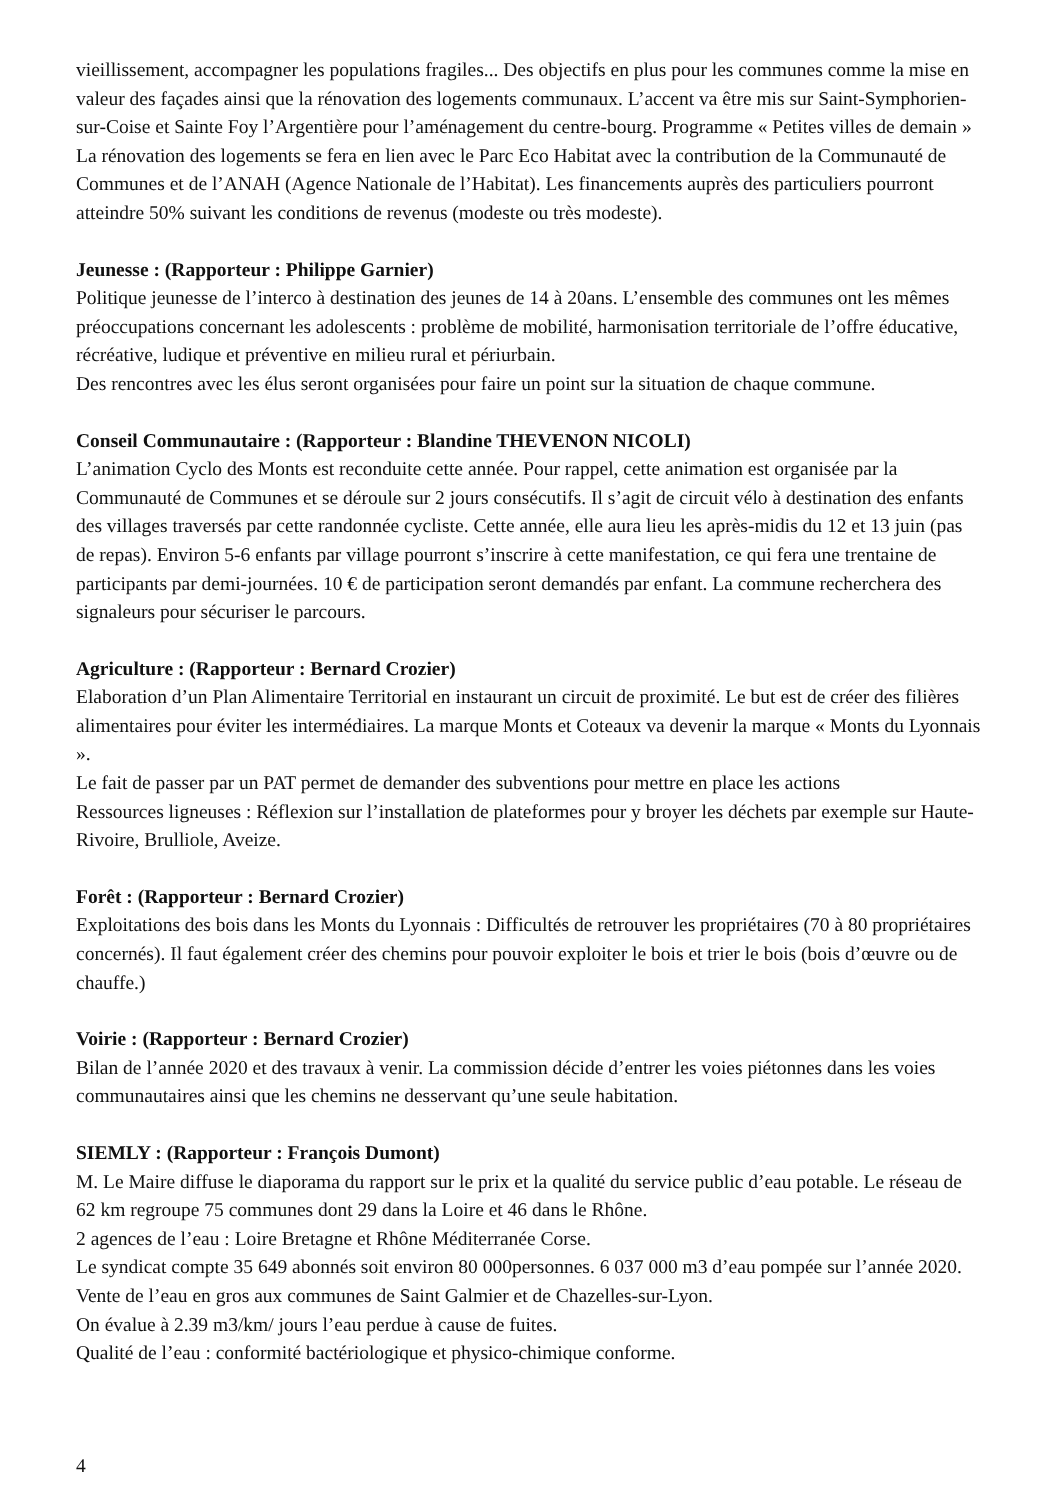vieillissement, accompagner les populations fragiles... Des objectifs en plus pour les communes comme la mise en valeur des façades ainsi que la rénovation des logements communaux. L’accent va être mis sur Saint-Symphorien-sur-Coise et Sainte Foy l’Argentière pour l’aménagement du centre-bourg. Programme « Petites villes de demain »
La rénovation des logements se fera en lien avec le Parc Eco Habitat avec la contribution de la Communauté de Communes et de l’ANAH (Agence Nationale de l’Habitat). Les financements auprès des particuliers pourront atteindre 50% suivant les conditions de revenus (modeste ou très modeste).
Jeunesse : (Rapporteur : Philippe Garnier)
Politique jeunesse de l’interco à destination des jeunes de 14 à 20ans. L’ensemble des communes ont les mêmes préoccupations concernant les adolescents : problème de mobilité, harmonisation territoriale de l’offre éducative, récréative, ludique et préventive en milieu rural et périurbain.
Des rencontres avec les élus seront organisées pour faire un point sur la situation de chaque commune.
Conseil Communautaire : (Rapporteur : Blandine THEVENON NICOLI)
L’animation Cyclo des Monts est reconduite cette année. Pour rappel, cette animation est organisée par la Communauté de Communes et se déroule sur 2 jours consécutifs. Il s’agit de circuit vélo à destination des enfants des villages traversés par cette randonnée cycliste. Cette année, elle aura lieu les après-midis du 12 et 13 juin (pas de repas). Environ 5-6 enfants par village pourront s’inscrire à cette manifestation, ce qui fera une trentaine de participants par demi-journées. 10 € de participation seront demandés par enfant. La commune recherchera des signaleurs pour sécuriser le parcours.
Agriculture : (Rapporteur : Bernard Crozier)
Elaboration d’un Plan Alimentaire Territorial en instaurant un circuit de proximité. Le but est de créer des filières alimentaires pour éviter les intermédiaires. La marque Monts et Coteaux va devenir la marque « Monts du Lyonnais ».
Le fait de passer par un PAT permet de demander des subventions pour mettre en place les actions
Ressources ligneuses : Réflexion sur l’installation de plateformes pour y broyer les déchets par exemple sur Haute-Rivoire, Brulliole, Aveize.
Forêt : (Rapporteur : Bernard Crozier)
Exploitations des bois dans les Monts du Lyonnais : Difficultés de retrouver les propriétaires (70 à 80 propriétaires concernés). Il faut également créer des chemins pour pouvoir exploiter le bois et trier le bois (bois d’œuvre ou de chauffe.)
Voirie : (Rapporteur : Bernard Crozier)
Bilan de l’année 2020 et des travaux à venir. La commission décide d’entrer les voies piétonnes dans les voies communautaires ainsi que les chemins ne desservant qu’une seule habitation.
SIEMLY : (Rapporteur : François Dumont)
M. Le Maire diffuse le diaporama du rapport sur le prix et la qualité du service public d’eau potable. Le réseau de 62 km regroupe 75 communes dont 29 dans la Loire et 46 dans le Rhône.
2 agences de l’eau : Loire Bretagne et Rhône Méditerranée Corse.
Le syndicat compte 35 649 abonnés soit environ 80 000personnes. 6 037 000 m3 d’eau pompée sur l’année 2020.
Vente de l’eau en gros aux communes de Saint Galmier et de Chazelles-sur-Lyon.
On évalue à 2.39 m3/km/ jours l’eau perdue à cause de fuites.
Qualité de l’eau : conformité bactériologique et physico-chimique conforme.
4